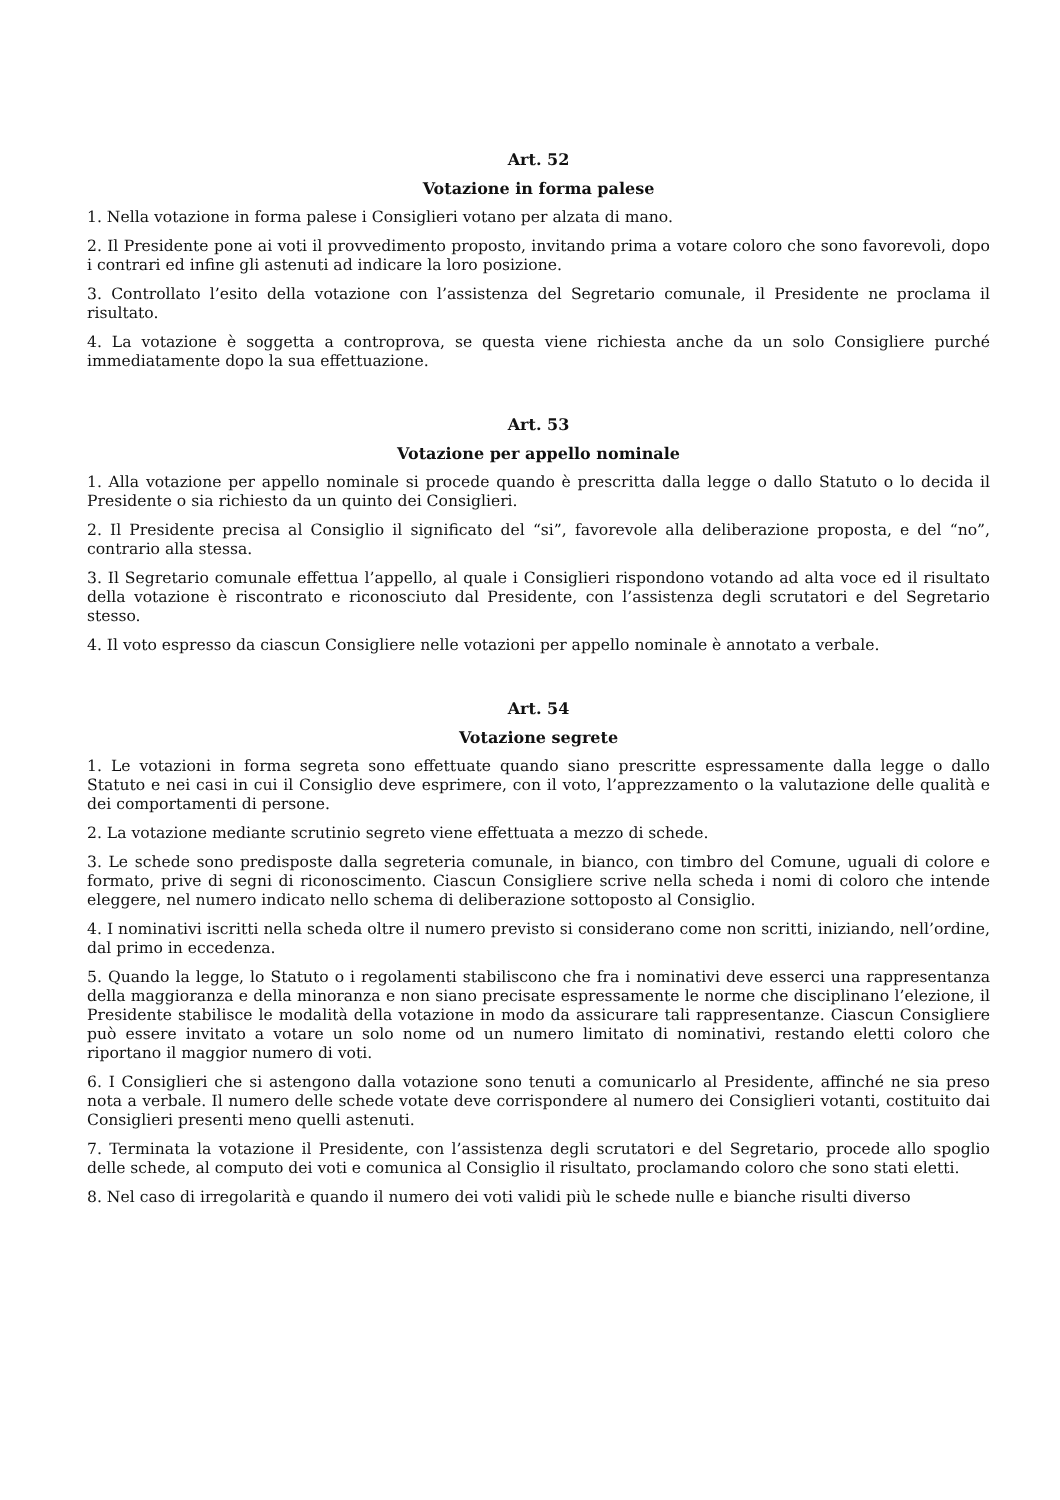Art. 52
Votazione in forma palese
1. Nella votazione in forma palese i Consiglieri votano per alzata di mano.
2. Il Presidente pone ai voti il provvedimento proposto, invitando prima a votare coloro che sono favorevoli, dopo i contrari ed infine gli astenuti ad indicare la loro posizione.
3. Controllato l’esito della votazione con l’assistenza del Segretario comunale, il Presidente ne proclama il risultato.
4. La votazione è soggetta a controprova, se questa viene richiesta anche da un solo Consigliere purché immediatamente dopo la sua effettuazione.
Art. 53
Votazione per appello nominale
1. Alla votazione per appello nominale si procede quando è prescritta dalla legge o dallo Statuto o lo decida il Presidente o sia richiesto da un quinto dei Consiglieri.
2. Il Presidente precisa al Consiglio il significato del “si”, favorevole alla deliberazione proposta, e del “no”, contrario alla stessa.
3. Il Segretario comunale effettua l’appello, al quale i Consiglieri rispondono votando ad alta voce ed il risultato della votazione è riscontrato e riconosciuto dal Presidente, con l’assistenza degli scrutatori e del Segretario stesso.
4. Il voto espresso da ciascun Consigliere nelle votazioni per appello nominale è annotato a verbale.
Art. 54
Votazione segrete
1. Le votazioni in forma segreta sono effettuate quando siano prescritte espressamente dalla legge o dallo Statuto e nei casi in cui il Consiglio deve esprimere, con il voto, l’apprezzamento o la valutazione delle qualità e dei comportamenti di persone.
2. La votazione mediante scrutinio segreto viene effettuata a mezzo di schede.
3. Le schede sono predisposte dalla segreteria comunale, in bianco, con timbro del Comune, uguali di colore e formato, prive di segni di riconoscimento. Ciascun Consigliere scrive nella scheda i nomi di coloro che intende eleggere, nel numero indicato nello schema di deliberazione sottoposto al Consiglio.
4. I nominativi iscritti nella scheda oltre il numero previsto si considerano come non scritti, iniziando, nell’ordine, dal primo in eccedenza.
5. Quando la legge, lo Statuto o i regolamenti stabiliscono che fra i nominativi deve esserci una rappresentanza della maggioranza e della minoranza e non siano precisate espressamente le norme che disciplinano l’elezione, il Presidente stabilisce le modalità della votazione in modo da assicurare tali rappresentanze. Ciascun Consigliere può essere invitato a votare un solo nome od un numero limitato di nominativi, restando eletti coloro che riportano il maggior numero di voti.
6. I Consiglieri che si astengono dalla votazione sono tenuti a comunicarlo al Presidente, affinché ne sia preso nota a verbale. Il numero delle schede votate deve corrispondere al numero dei Consiglieri votanti, costituito dai Consiglieri presenti meno quelli astenuti.
7. Terminata la votazione il Presidente, con l’assistenza degli scrutatori e del Segretario, procede allo spoglio delle schede, al computo dei voti e comunica al Consiglio il risultato, proclamando coloro che sono stati eletti.
8. Nel caso di irregolarità e quando il numero dei voti validi più le schede nulle e bianche risulti diverso